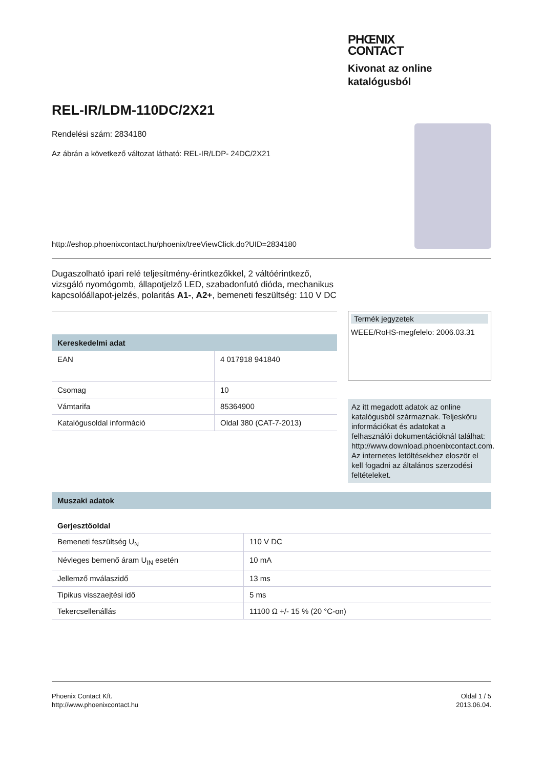PHŒNIX
CONTACT
Kivonat az online katalógusból
REL-IR/LDM-110DC/2X21
Rendelési szám: 2834180
Az ábrán a következő változat látható: REL-IR/LDP- 24DC/2X21
http://eshop.phoenixcontact.hu/phoenix/treeViewClick.do?UID=2834180
Dugaszolható ipari relé teljesítmény-érintkezőkkel, 2 váltóérintkező, vizsgáló nyomógomb, állapotjelző LED, szabadonfutó dióda, mechanikus kapcsolóállapot-jelzés, polaritás A1-, A2+, bemeneti feszültség: 110 V DC
Kereskedelmi adat
| EAN | 4 017918 941840 |
| Csomag | 10 |
| Vámtarifa | 85364900 |
| Katalógusoldal információ | Oldal 380 (CAT-7-2013) |
Termék jegyzetek
WEEE/RoHS-megfelelo: 2006.03.31
Az itt megadott adatok az online katalógusból származnak. Teljesköru információkat és adatokat a felhasználói dokumentációknál találhat: http://www.download.phoenixcontact.com. Az internetes letöltésekhez eloször el kell fogadni az általános szerzodési feltételeket.
Muszaki adatok
Gerjesztőoldal
| Bemeneti feszültség U<sub>N</sub> | 110 V DC |
| Névleges bemenő áram U<sub>IN</sub> esetén | 10 mA |
| Jellemző mválaszidő | 13 ms |
| Tipikus visszaejtési idő | 5 ms |
| Tekercsellenállás | 11100 Ω +/- 15 % (20 °C-on) |
Phoenix Contact Kft.
http://www.phoenixcontact.hu
Oldal 1 / 5
2013.06.04.